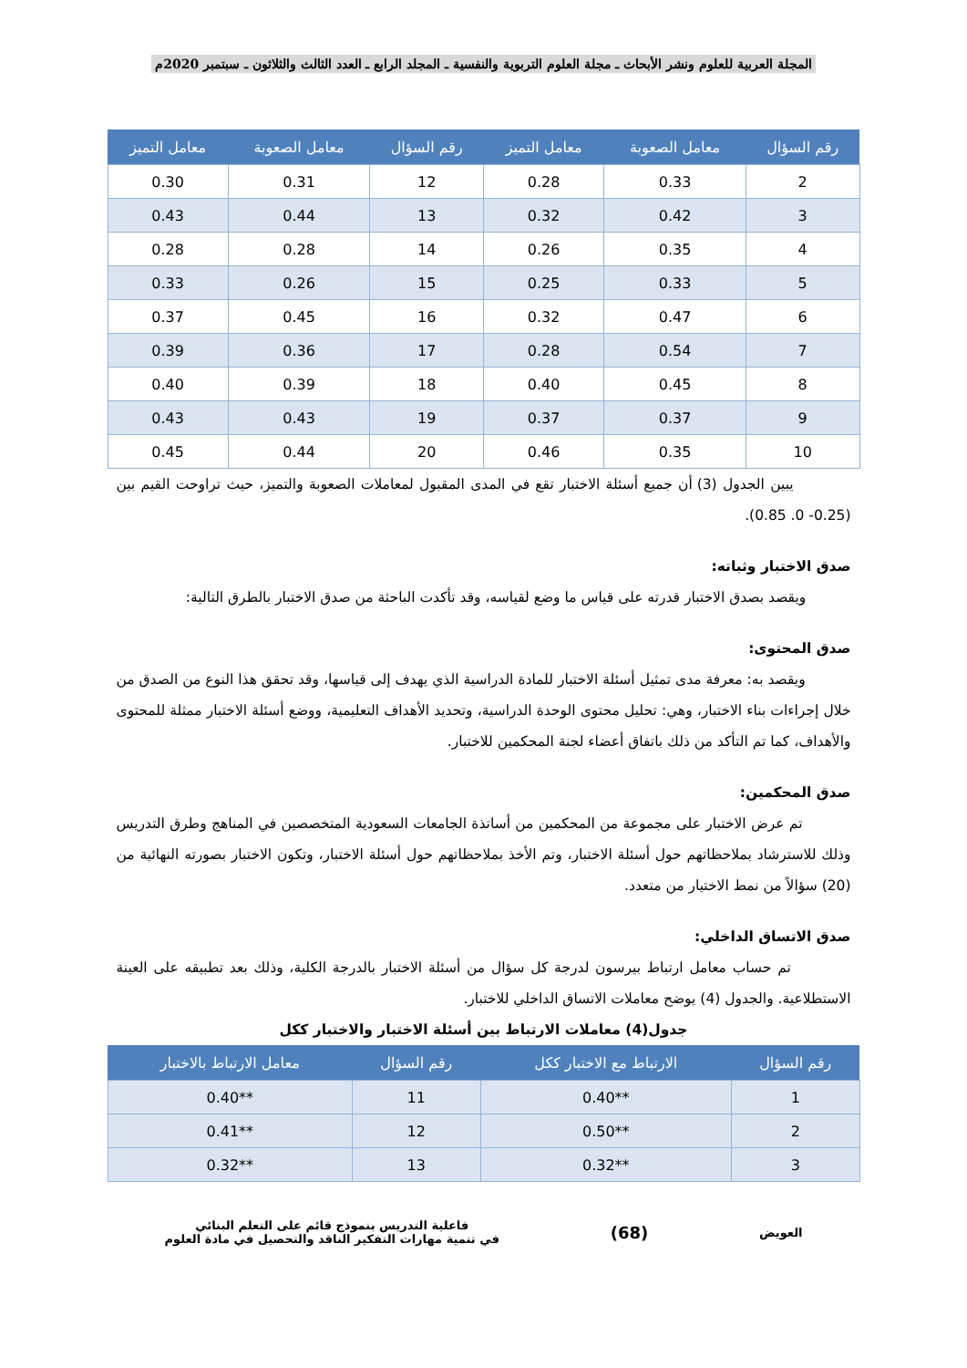المجلة العربية للعلوم ونشر الأبحاث ـ مجلة العلوم التربوية والنفسية ـ المجلد الرابع ـ العدد الثالث والثلاثون ـ سبتمبر 2020م
| رقم السؤال | معامل الصعوبة | معامل التميز | رقم السؤال | معامل الصعوبة | معامل التميز |
| --- | --- | --- | --- | --- | --- |
| 2 | 0.33 | 0.28 | 12 | 0.31 | 0.30 |
| 3 | 0.42 | 0.32 | 13 | 0.44 | 0.43 |
| 4 | 0.35 | 0.26 | 14 | 0.28 | 0.28 |
| 5 | 0.33 | 0.25 | 15 | 0.26 | 0.33 |
| 6 | 0.47 | 0.32 | 16 | 0.45 | 0.37 |
| 7 | 0.54 | 0.28 | 17 | 0.36 | 0.39 |
| 8 | 0.45 | 0.40 | 18 | 0.39 | 0.40 |
| 9 | 0.37 | 0.37 | 19 | 0.43 | 0.43 |
| 10 | 0.35 | 0.46 | 20 | 0.44 | 0.45 |
يبين الجدول (3) أن جميع أسئلة الاختبار تقع في المدى المقبول لمعاملات الصعوبة والتميز، حيث تراوحت القيم بين (0.25- 0. 0.85).
صدق الاختبار وثباته:
ويقصد بصدق الاختبار قدرته على قياس ما وضع لقياسه، وقد تأكدت الباحثة من صدق الاختبار بالطرق التالية:
صدق المحتوى:
ويقصد به: معرفة مدى تمثيل أسئلة الاختبار للمادة الدراسية الذي يهدف إلى قياسها، وقد تحقق هذا النوع من الصدق من خلال إجراءات بناء الاختبار، وهي: تحليل محتوى الوحدة الدراسية، وتحديد الأهداف التعليمية، ووضع أسئلة الاختبار ممثلة للمحتوى والأهداف، كما تم التأكد من ذلك باتفاق أعضاء لجنة المحكمين للاختبار.
صدق المحكمين:
تم عرض الاختبار على مجموعة من المحكمين من أساتذة الجامعات السعودية المتخصصين في المناهج وطرق التدريس وذلك للاسترشاد بملاحظاتهم حول أسئلة الاختبار، وتم الأخذ بملاحظاتهم حول أسئلة الاختبار، وتكون الاختبار بصورته النهائية من (20) سؤالاً من نمط الاختيار من متعدد.
صدق الاتساق الداخلي:
تم حساب معامل ارتباط بيرسون لدرجة كل سؤال من أسئلة الاختبار بالدرجة الكلية، وذلك بعد تطبيقه على العينة الاستطلاعية. والجدول (4) يوضح معاملات الاتساق الداخلي للاختبار.
جدول(4) معاملات الارتباط بين أسئلة الاختبار والاختبار ككل
| رقم السؤال | الارتباط مع الاختبار ككل | رقم السؤال | معامل الارتباط بالاختبار |
| --- | --- | --- | --- |
| 1 | **0.40 | 11 | **0.40 |
| 2 | **0.50 | 12 | **0.41 |
| 3 | **0.32 | 13 | **0.32 |
العويض
(68)
فاعلية التدريس بنموذج قائم على التعلم البنائي
في تنمية مهارات التفكير الناقد والتحصيل في مادة العلوم